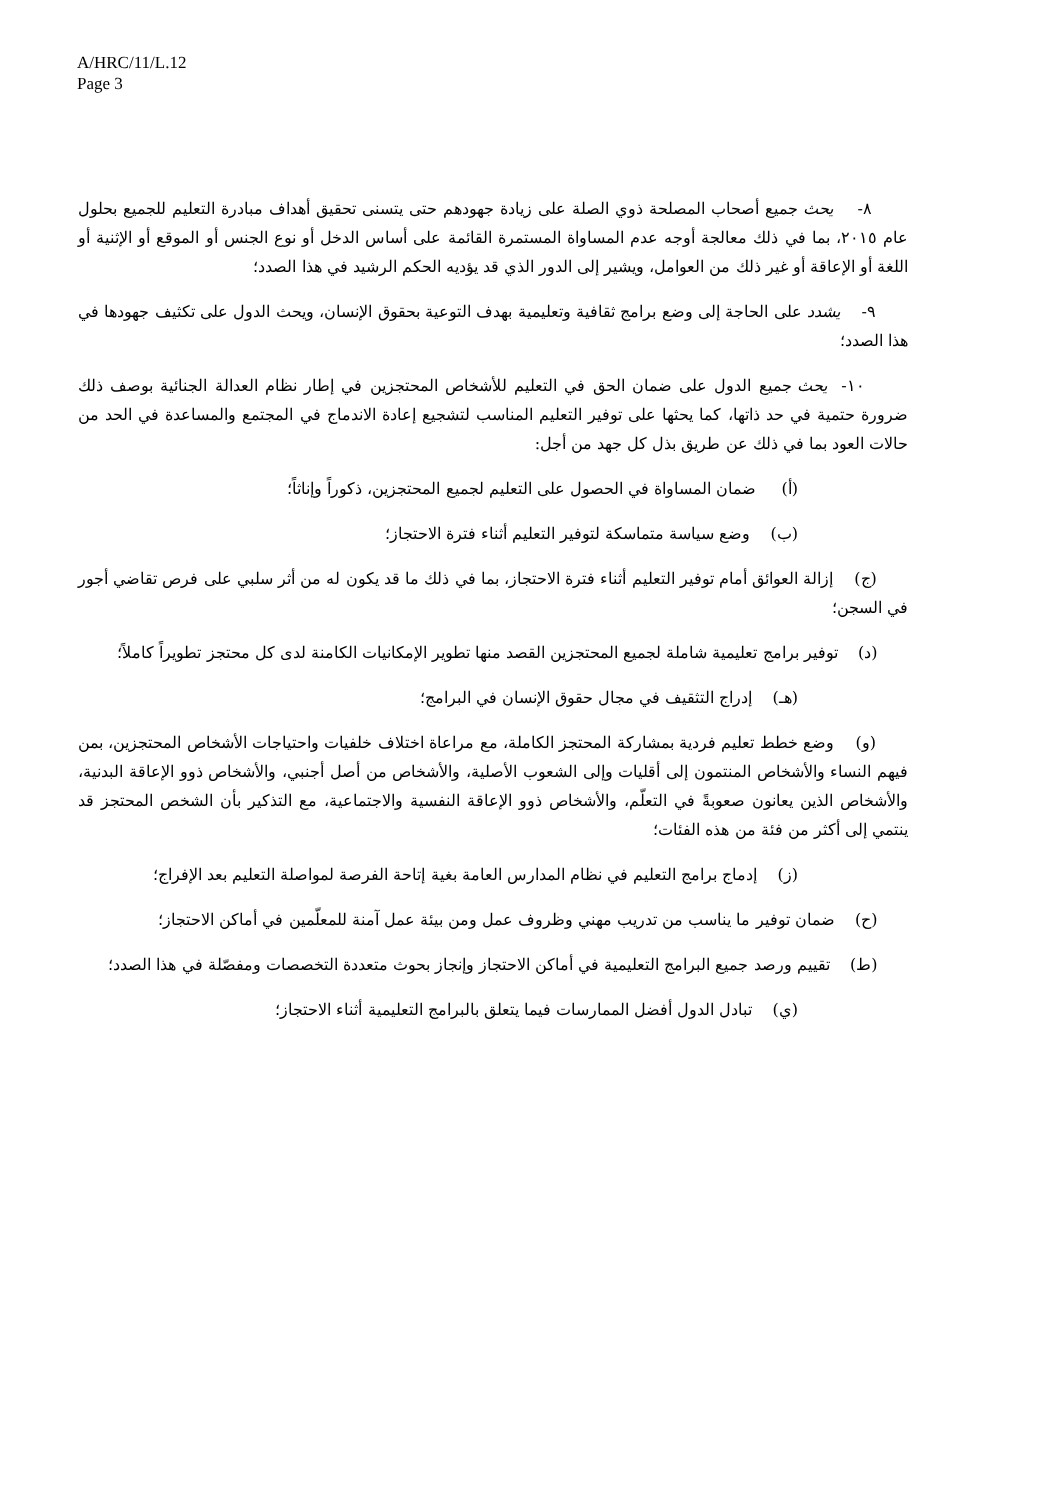A/HRC/11/L.12
Page 3
٨- يحث جميع أصحاب المصلحة ذوي الصلة على زيادة جهودهم حتى يتسنى تحقيق أهداف مبادرة التعليم للجميع بحلول عام ٢٠١٥، بما في ذلك معالجة أوجه عدم المساواة المستمرة القائمة على أساس الدخل أو نوع الجنس أو الموقع أو الإثنية أو اللغة أو الإعاقة أو غير ذلك من العوامل، ويشير إلى الدور الذي قد يؤديه الحكم الرشيد في هذا الصدد؛
٩- يشدد على الحاجة إلى وضع برامج ثقافية وتعليمية بهدف التوعية بحقوق الإنسان، ويحث الدول على تكثيف جهودها في هذا الصدد؛
١٠- يحث جميع الدول على ضمان الحق في التعليم للأشخاص المحتجزين في إطار نظام العدالة الجنائية بوصف ذلك ضرورة حتمية في حد ذاتها، كما يحثها على توفير التعليم المناسب لتشجيع إعادة الاندماج في المجتمع والمساعدة في الحد من حالات العود بما في ذلك عن طريق بذل كل جهد من أجل:
(أ) ضمان المساواة في الحصول على التعليم لجميع المحتجزين، ذكوراً وإناثاً؛
(ب) وضع سياسة متماسكة لتوفير التعليم أثناء فترة الاحتجاز؛
(ج) إزالة العوائق أمام توفير التعليم أثناء فترة الاحتجاز، بما في ذلك ما قد يكون له من أثر سلبي على فرص تقاضي أجور في السجن؛
(د) توفير برامج تعليمية شاملة لجميع المحتجزين القصد منها تطوير الإمكانيات الكامنة لدى كل محتجز تطويراً كاملاً؛
(هـ) إدراج التثقيف في مجال حقوق الإنسان في البرامج؛
(و) وضع خطط تعليم فردية بمشاركة المحتجز الكاملة، مع مراعاة اختلاف خلفيات واحتياجات الأشخاص المحتجزين، بمن فيهم النساء والأشخاص المنتمون إلى أقليات وإلى الشعوب الأصلية، والأشخاص من أصل أجنبي، والأشخاص ذوو الإعاقة البدنية، والأشخاص الذين يعانون صعوبةً في التعلّم، والأشخاص ذوو الإعاقة النفسية والاجتماعية، مع التذكير بأن الشخص المحتجز قد ينتمي إلى أكثر من فئة من هذه الفئات؛
(ز) إدماج برامج التعليم في نظام المدارس العامة بغية إتاحة الفرصة لمواصلة التعليم بعد الإفراج؛
(ح) ضمان توفير ما يناسب من تدريب مهني وظروف عمل ومن بيئة عمل آمنة للمعلّمين في أماكن الاحتجاز؛
(ط) تقييم ورصد جميع البرامج التعليمية في أماكن الاحتجاز وإنجاز بحوث متعددة التخصصات ومفصّلة في هذا الصدد؛
(ي) تبادل الدول أفضل الممارسات فيما يتعلق بالبرامج التعليمية أثناء الاحتجاز؛